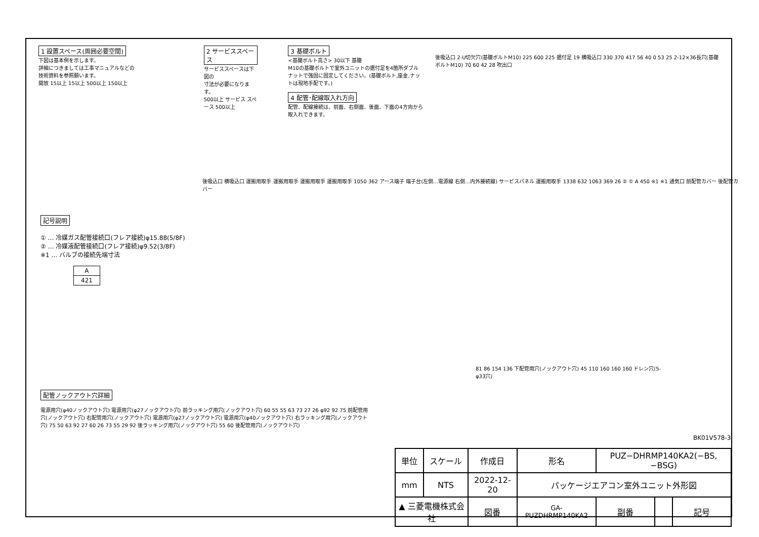1 設置スペース(周囲必要空間)
下図は基本例を示します。
詳細につきましては工事マニュアルなどの
技術資料を参照願います。
開放 15以上 15以上 500以上 150以上
2 サービススペース
サービススペースは下図の
寸法が必要になります。
500以上 サービス スペース 500以上
3 基礎ボルト
<基礎ボルト高さ> 30以下 基礎
M10の基礎ボルトで室外ユニットの据付足を4箇所ダブルナットで強固に固定してください。(基礎ボルト,座金,ナットは現地手配です。)
4 配管･配線取入れ方向
配管、配線接続は、前面、右側面、後面、下面の4方向から取入れできます。
後吸込口 2-U切欠穴(基礎ボルトM10) 225 600 225 据付足 19 横吸込口 330 370 417 56 40 0 53 25 2-12×36長穴(基礎ボルトM10) 70 60 42 28 吹出口
記号説明
① … 冷媒ガス配管接続口(フレア接続)φ15.88(5/8F)
② … 冷媒液配管接続口(フレア接続)φ9.52(3/8F)
※1 … バルブの接続先端寸法
| A |
| --- |
| 421 |
後吸込口 横吸込口 運搬用取手 運搬用取手 運搬用取手 運搬用取手 1050 362 アース端子 端子台(左側…電源線 右側…内外接続線) サービスパネル 運搬用取手 1338 632 1063 369 26 ② ① A 450 ※1 ※1 通気口 前配管カバー 後配管カバー
81 86 154 136 下配管用穴(ノックアウト穴) 45 110 160 160 160 ドレン穴(5-φ33穴)
配管ノックアウト穴詳細
電源用穴(φ40ノックアウト穴) 電源用穴(φ27ノックアウト穴) 前ラッキング用穴(ノックアウト穴) 60 55 55 63 73 27 26 φ92 92 75 前配管用穴(ノックアウト穴) 右配管用穴(ノックアウト穴) 電源用穴(φ27ノックアウト穴) 電源用穴(φ40ノックアウト穴) 右ラッキング用穴(ノックアウト穴) 75 50 63 92 27 60 26 73 55 29 92 後ラッキング用穴(ノックアウト穴) 55 60 後配管用穴(ノックアウト穴)
BK01V578-3
| 単位 | スケール | 作成日 | | 形名 | PUZ−DHRMP140KA2(−BS,−BSG) | | | |
| mm | NTS | 2022-12-20 | | パッケージエアコン室外ユニット外形図 | | | | |
| ▲ 三菱電機株式会社 | | | 図番 | GA-PUZDHRMP140KA2 | | 副番 | | 記号 |